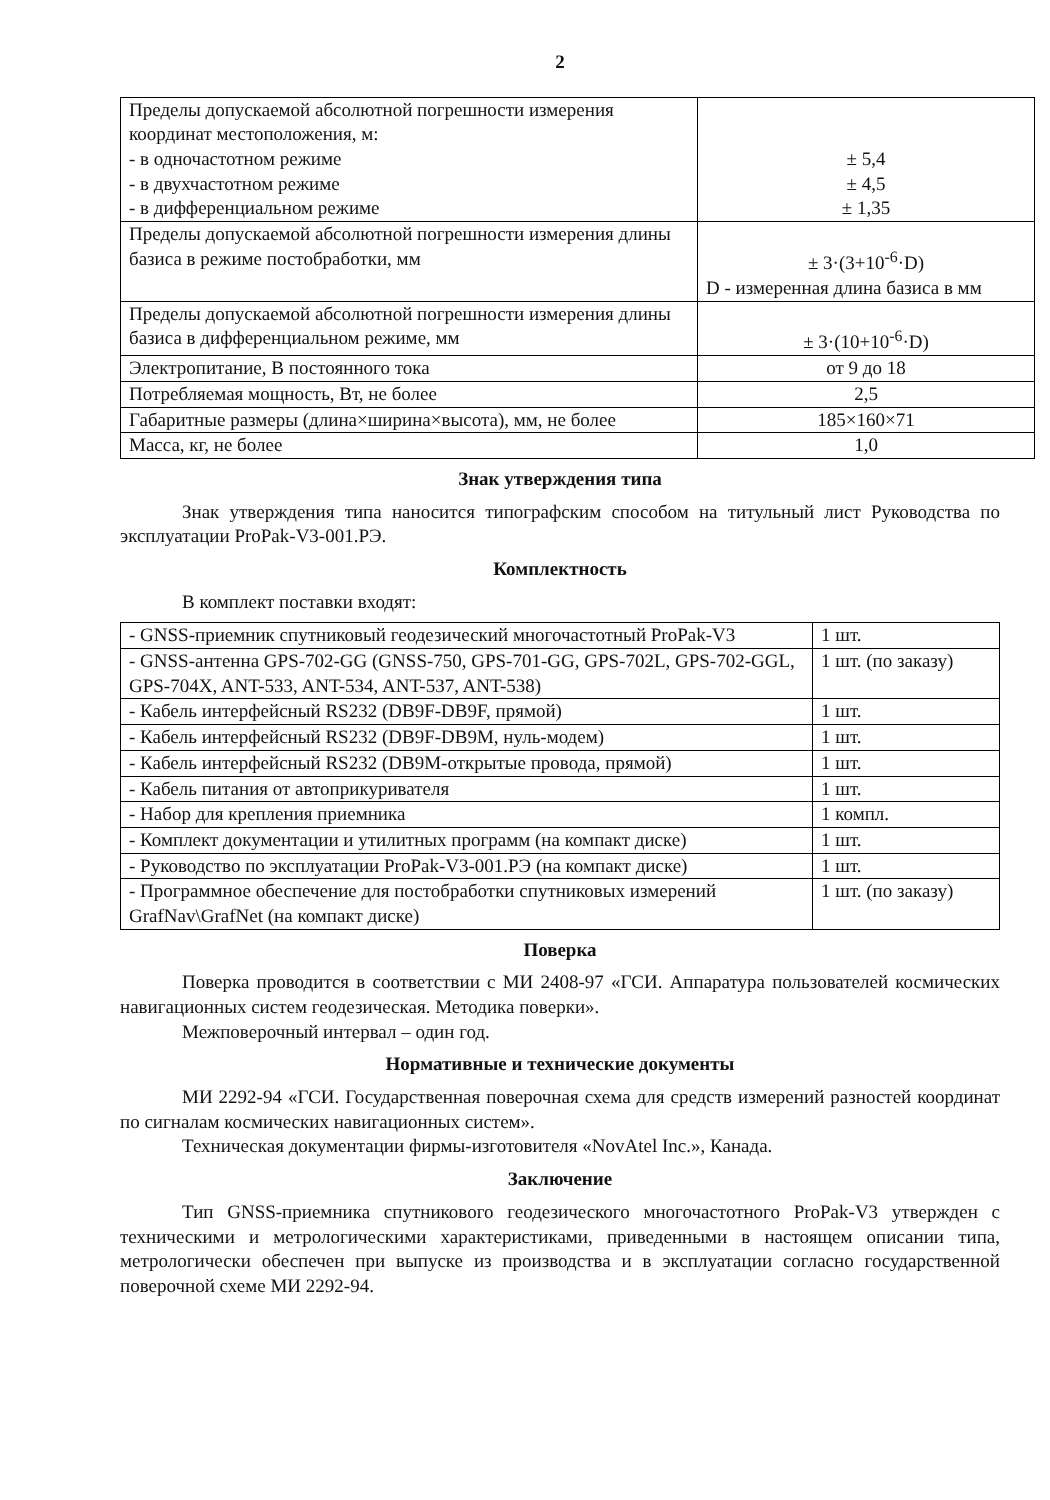2
| Пределы допускаемой абсолютной погрешности измерения координат местоположения, м: - в одночастотном режиме - в двухчастотном режиме - в дифференциальном режиме | ± 5,4 ± 4,5 ± 1,35 |
| Пределы допускаемой абсолютной погрешности измерения длины базиса в режиме постобработки, мм | ± 3·(3+10<sup>-6</sup>·D) D - измеренная длина базиса в мм |
| Пределы допускаемой абсолютной погрешности измерения длины базиса в дифференциальном режиме, мм | ± 3·(10+10<sup>-6</sup>·D) |
| Электропитание, В постоянного тока | от 9 до 18 |
| Потребляемая мощность, Вт, не более | 2,5 |
| Габаритные размеры (длина×ширина×высота), мм, не более | 185×160×71 |
| Масса, кг, не более | 1,0 |
Знак утверждения типа
Знак утверждения типа наносится типографским способом на титульный лист Руководства по эксплуатации ProPak-V3-001.РЭ.
Комплектность
В комплект поставки входят:
| - GNSS-приемник спутниковый геодезический многочастотный ProPak-V3 | 1 шт. |
| - GNSS-антенна GPS-702-GG (GNSS-750, GPS-701-GG, GPS-702L, GPS-702-GGL, GPS-704X, ANT-533, ANT-534, ANT-537, ANT-538) | 1 шт. (по заказу) |
| - Кабель интерфейсный RS232 (DB9F-DB9F, прямой) | 1 шт. |
| - Кабель интерфейсный RS232 (DB9F-DB9M, нуль-модем) | 1 шт. |
| - Кабель интерфейсный RS232 (DB9M-открытые провода, прямой) | 1 шт. |
| - Кабель питания от автоприкуривателя | 1 шт. |
| - Набор для крепления приемника | 1 компл. |
| - Комплект документации и утилитных программ (на компакт диске) | 1 шт. |
| - Руководство по эксплуатации ProPak-V3-001.РЭ (на компакт диске) | 1 шт. |
| - Программное обеспечение для постобработки спутниковых измерений GrafNav\GrafNet (на компакт диске) | 1 шт. (по заказу) |
Поверка
Поверка проводится в соответствии с МИ 2408-97 «ГСИ. Аппаратура пользователей космических навигационных систем геодезическая. Методика поверки».
Межповерочный интервал – один год.
Нормативные и технические документы
МИ 2292-94 «ГСИ. Государственная поверочная схема для средств измерений разностей координат по сигналам космических навигационных систем».
Техническая документации фирмы-изготовителя «NovAtel Inc.», Канада.
Заключение
Тип GNSS-приемника спутникового геодезического многочастотного ProPak-V3 утвержден с техническими и метрологическими характеристиками, приведенными в настоящем описании типа, метрологически обеспечен при выпуске из производства и в эксплуатации согласно государственной поверочной схеме МИ 2292-94.